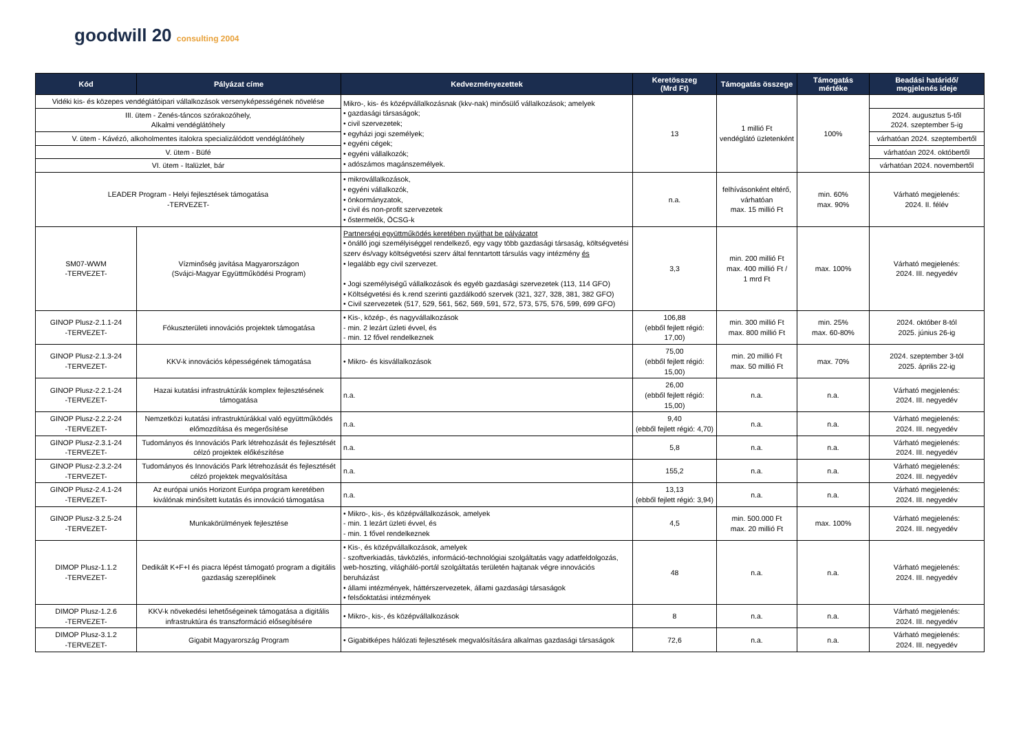goodwill 20 consulting 2004
| Kód | Pályázat címe | Kedvezményezettek | Keretösszeg (Mrd Ft) | Támogatás összege | Támogatás mértéke | Beadási határidő/ megjelenés ideje |
| --- | --- | --- | --- | --- | --- | --- |
| Vidéki kis- és közepes vendéglátóipari vállalkozások versenyképességének növelése | | Mikro-, kis- és középvállalkozásnak (kkv-nak) minősülő vállalkozások; amelyek • gazdasági társaságok; • civil szervezetek; • egyházi jogi személyek; • egyéni cégek; • egyéni vállalkozók; • adószámos magánszemélyek. | 13 | 1 millió Ft vendéglátó üzletenként | 100% | |
| III. ütem - Zenés-táncos szórakozóhely, Alkalmi vendéglátóhely | | | | | | 2024. augusztus 5-től 2024. szeptember 5-ig |
| V. ütem - Kávézó, alkoholmentes italokra specializálódott vendéglátóhely | | | | | | várhatóan 2024. szeptembertől |
| V. ütem - Büfé | | | | | | várhatóan 2024. októbertől |
| VI. ütem - Italüzlet, bár | | | | | | várhatóan 2024. novembertől |
| LEADER Program - Helyi fejlesztések támogatása -TERVEZET- | | • mikrovállalkozások, • egyéni vállalkozók, • önkormányzatok, • civil és non-profit szervezetek • őstermelők, ÖCSG-k | n.a. | felhívásonként eltérő, várhatóan max. 15 millió Ft | min. 60% max. 90% | Várható megjelenés: 2024. II. félév |
| SM07-WWM -TERVEZET- | Vízminőség javítása Magyarországon (Svájci-Magyar Együttműködési Program) | Partnerségi együttműködés keretében nyújthat be pályázatot • önálló jogi személyiséggel rendelkező, egy vagy több gazdasági társaság, költségvetési szerv és/vagy költségvetési szerv által fenntartott társulás vagy intézmény és • legalább egy civil szervezet. • Jogi személyiségű vállalkozások és egyéb gazdasági szervezetek (113, 114 GFO) • Költségvetési és k.rend szerinti gazdálkodó szervek (321, 327, 328, 381, 382 GFO) • Civil szervezetek (517, 529, 561, 562, 569, 591, 572, 573, 575, 576, 599, 699 GFO) | 3,3 | min. 200 millió Ft max. 400 millió Ft / 1 mrd Ft | max. 100% | Várható megjelenés: 2024. III. negyedév |
| GINOP Plusz-2.1.1-24 -TERVEZET- | Fókuszterületi innovációs projektek támogatása | • Kis-, közép-, és nagyvállalkozások - min. 2 lezárt üzleti évvel, és - min. 12 fővel rendelkeznek | 106,88 (ebből fejlett régió: 17,00) | min. 300 millió Ft max. 800 millió Ft | min. 25% max. 60-80% | 2024. október 8-tól 2025. június 26-ig |
| GINOP Plusz-2.1.3-24 -TERVEZET- | KKV-k innovációs képességének támogatása | • Mikro- és kisvállalkozások | 75,00 (ebből fejlett régió: 15,00) | min. 20 millió Ft max. 50 millió Ft | max. 70% | 2024. szeptember 3-tól 2025. április 22-ig |
| GINOP Plusz-2.2.1-24 -TERVEZET- | Hazai kutatási infrastruktúrák komplex fejlesztésének támogatása | n.a. | 26,00 (ebből fejlett régió: 15,00) | n.a. | n.a. | Várható megjelenés: 2024. III. negyedév |
| GINOP Plusz-2.2.2-24 -TERVEZET- | Nemzetközi kutatási infrastruktúrákkal való együttműködés előmozdítása és megerősítése | n.a. | 9,40 (ebből fejlett régió: 4,70) | n.a. | n.a. | Várható megjelenés: 2024. III. negyedév |
| GINOP Plusz-2.3.1-24 -TERVEZET- | Tudományos és Innovációs Park létrehozását és fejlesztését célzó projektek előkészítése | n.a. | 5,8 | n.a. | n.a. | Várható megjelenés: 2024. III. negyedév |
| GINOP Plusz-2.3.2-24 -TERVEZET- | Tudományos és Innovációs Park létrehozását és fejlesztését célzó projektek megvalósítása | n.a. | 155,2 | n.a. | n.a. | Várható megjelenés: 2024. III. negyedév |
| GINOP Plusz-2.4.1-24 -TERVEZET- | Az európai uniós Horizont Európa program keretében kiválónak minősített kutatás és innováció támogatása | n.a. | 13,13 (ebből fejlett régió: 3,94) | n.a. | n.a. | Várható megjelenés: 2024. III. negyedév |
| GINOP Plusz-3.2.5-24 -TERVEZET- | Munkakörülmények fejlesztése | • Mikro-, kis-, és középvállalkozások, amelyek - min. 1 lezárt üzleti évvel, és - min. 1 fővel rendelkeznek | 4,5 | min. 500.000 Ft max. 20 millió Ft | max. 100% | Várható megjelenés: 2024. III. negyedév |
| DIMOP Plusz-1.1.2 -TERVEZET- | Dedikált K+F+I és piacra lépést támogató program a digitális gazdaság szereplőinek | • Kis-, és középvállalkozások, amelyek - szoftverkiadás, távközlés, információ-technológiai szolgáltatás vagy adatfeldolgozás, web-hoszting, világháló-portál szolgáltatás területén hajtanak végre innovációs beruházást • állami intézmények, háttérszervezetek, állami gazdasági társaságok • felsőoktatási intézmények | 48 | n.a. | n.a. | Várható megjelenés: 2024. III. negyedév |
| DIMOP Plusz-1.2.6 -TERVEZET- | KKV-k növekedési lehetőségeinek támogatása a digitális infrastruktúra és transzformáció elősegítésére | • Mikro-, kis-, és középvállalkozások | 8 | n.a. | n.a. | Várható megjelenés: 2024. III. negyedév |
| DIMOP Plusz-3.1.2 -TERVEZET- | Gigabit Magyarország Program | • Gigabitképes hálózati fejlesztések megvalósítására alkalmas gazdasági társaságok | 72,6 | n.a. | n.a. | Várható megjelenés: 2024. III. negyedév |